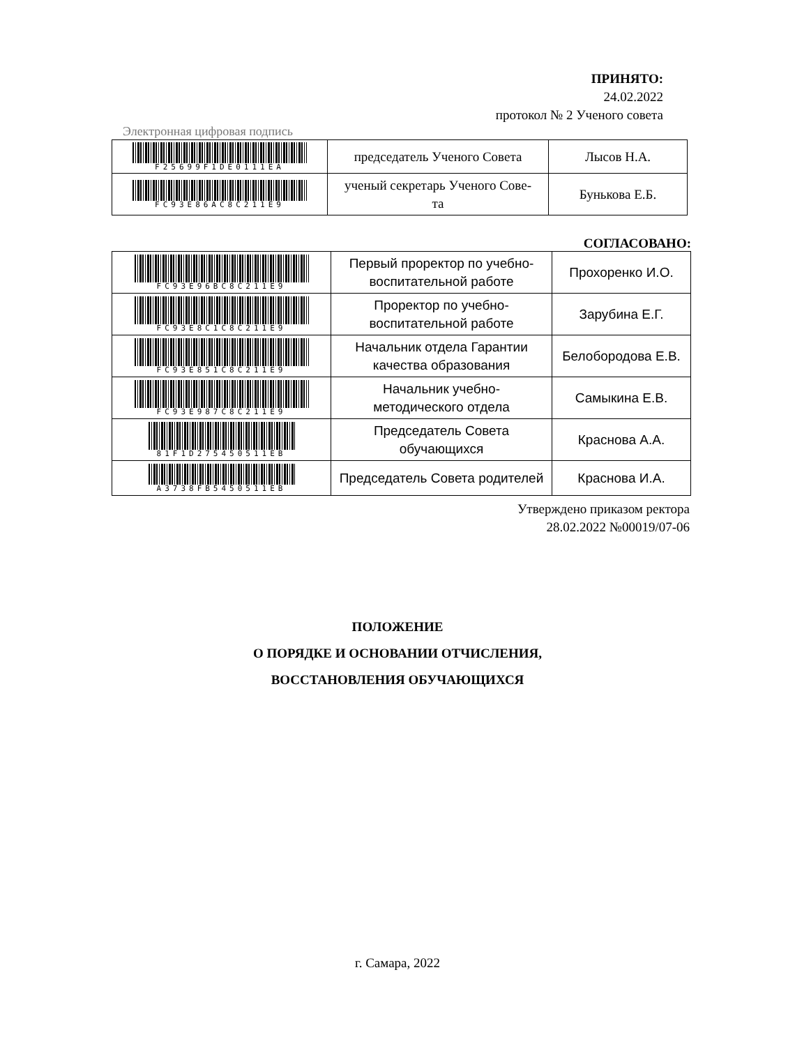ПРИНЯТО:
24.02.2022
протокол № 2 Ученого совета
Электронная цифровая подпись
| F25699F1DE0111EA | председатель Ученого Совета | Лысов Н.А. |
| FC93E86AC8C211E9 | ученый секретарь Ученого Сове- та | Бунькова Е.Б. |
СОГЛАСОВАНО:
| FC93E96BC8C211E9 | Первый проректор по учебно- воспитательной работе | Прохоренко И.О. |
| FC93E8C1C8C211E9 | Проректор по учебно- воспитательной работе | Зарубина Е.Г. |
| FC93E851C8C211E9 | Начальник отдела Гарантии качества образования | Белобородова Е.В. |
| FC93E987C8C211E9 | Начальник учебно- методического отдела | Самыкина Е.В. |
| 81F1D275450511EB | Председатель Совета обучающихся | Краснова А.А. |
| A3738FB5450511EB | Председатель Совета родителей | Краснова И.А. |
Утверждено приказом ректора
28.02.2022 №00019/07-06
ПОЛОЖЕНИЕ
О ПОРЯДКЕ И ОСНОВАНИИ ОТЧИСЛЕНИЯ,
ВОССТАНОВЛЕНИЯ ОБУЧАЮЩИХСЯ
г. Самара, 2022